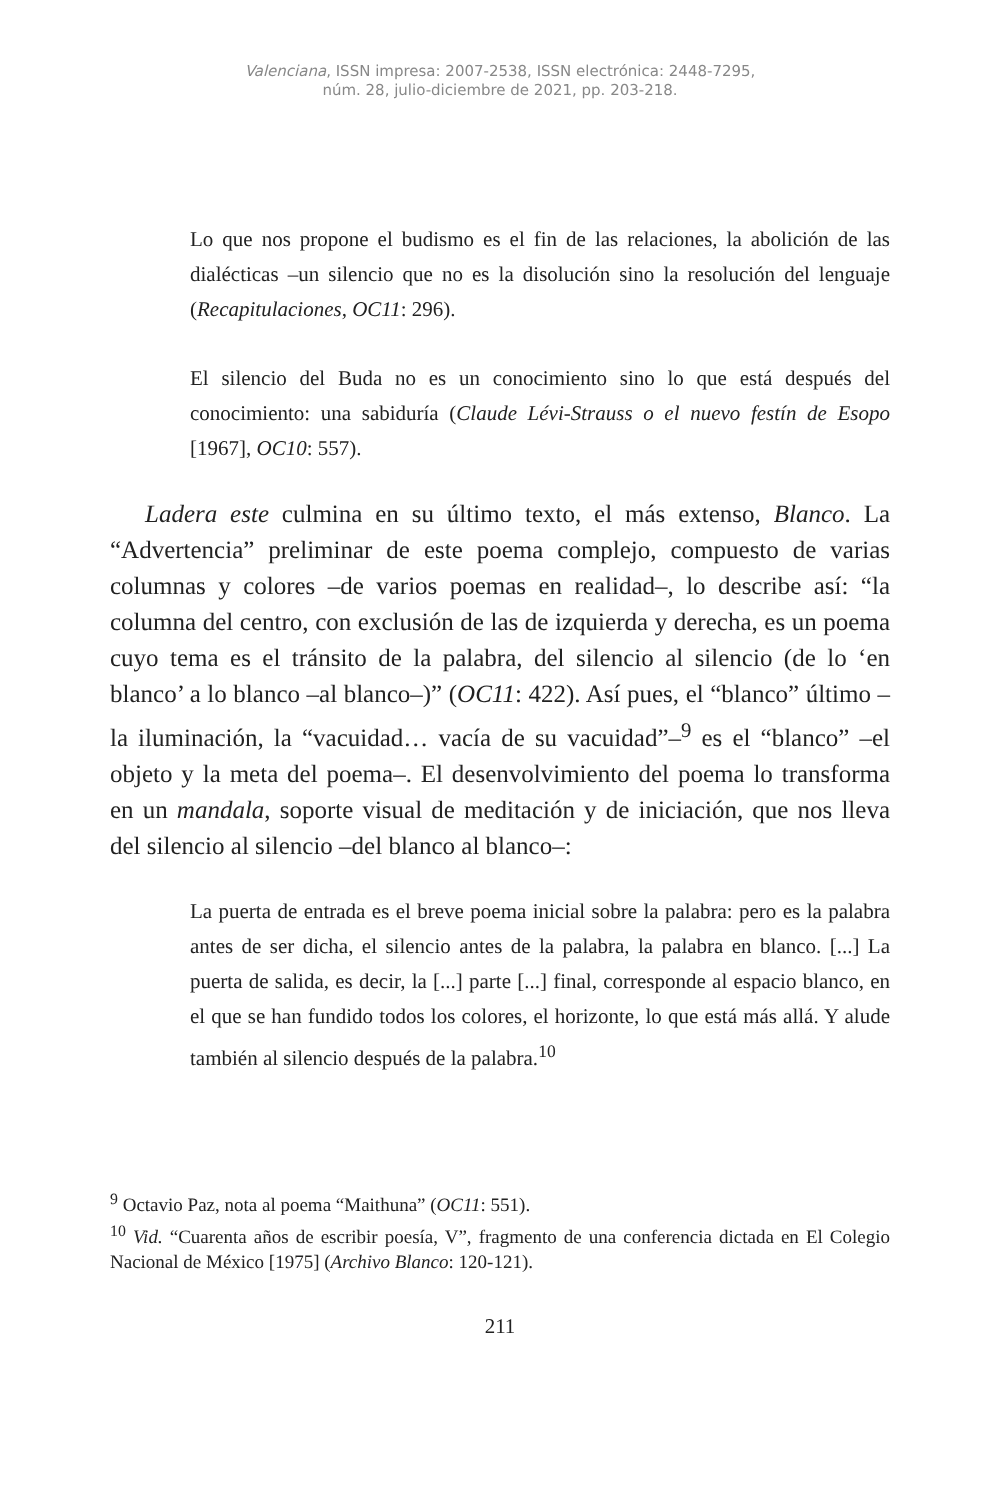Valenciana, ISSN impresa: 2007-2538, ISSN electrónica: 2448-7295,
núm. 28, julio-diciembre de 2021, pp. 203-218.
Lo que nos propone el budismo es el fin de las relaciones, la abolición de las dialécticas –un silencio que no es la disolución sino la resolución del lenguaje (Recapitulaciones, OC11: 296).
El silencio del Buda no es un conocimiento sino lo que está después del conocimiento: una sabiduría (Claude Lévi-Strauss o el nuevo festín de Esopo [1967], OC10: 557).
Ladera este culmina en su último texto, el más extenso, Blanco. La “Advertencia” preliminar de este poema complejo, compuesto de varias columnas y colores –de varios poemas en realidad–, lo describe así: “la columna del centro, con exclusión de las de izquierda y derecha, es un poema cuyo tema es el tránsito de la palabra, del silencio al silencio (de lo ‘en blanco’ a lo blanco –al blanco–)” (OC11: 422). Así pues, el “blanco” último –la iluminación, la “vacuidad… vacía de su vacuidad”–<sup>9</sup> es el “blanco” –el objeto y la meta del poema–. El desenvolvimiento del poema lo transforma en un mandala, soporte visual de meditación y de iniciación, que nos lleva del silencio al silencio –del blanco al blanco–:
La puerta de entrada es el breve poema inicial sobre la palabra: pero es la palabra antes de ser dicha, el silencio antes de la palabra, la palabra en blanco. [...] La puerta de salida, es decir, la [...] parte [...] final, corresponde al espacio blanco, en el que se han fundido todos los colores, el horizonte, lo que está más allá. Y alude también al silencio después de la palabra.<sup>10</sup>
<sup>9</sup> Octavio Paz, nota al poema “Maithuna” (OC11: 551).
<sup>10</sup> Vid. “Cuarenta años de escribir poesía, V”, fragmento de una conferencia dictada en El Colegio Nacional de México [1975] (Archivo Blanco: 120-121).
211